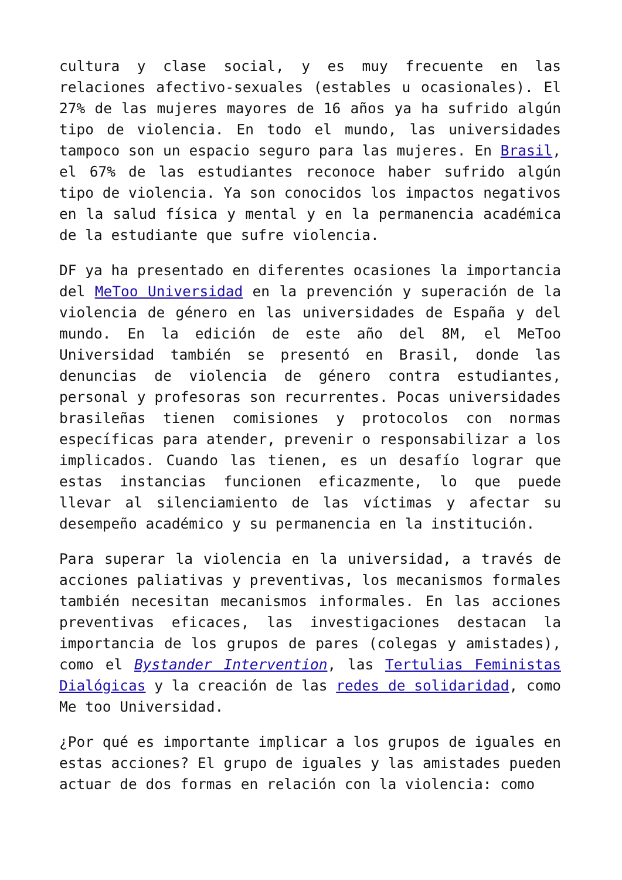cultura y clase social, y es muy frecuente en las relaciones afectivo-sexuales (estables u ocasionales). El 27% de las mujeres mayores de 16 años ya ha sufrido algún tipo de violencia. En todo el mundo, las universidades tampoco son un espacio seguro para las mujeres. En Brasil, el 67% de las estudiantes reconoce haber sufrido algún tipo de violencia. Ya son conocidos los impactos negativos en la salud física y mental y en la permanencia académica de la estudiante que sufre violencia.
DF ya ha presentado en diferentes ocasiones la importancia del MeToo Universidad en la prevención y superación de la violencia de género en las universidades de España y del mundo. En la edición de este año del 8M, el MeToo Universidad también se presentó en Brasil, donde las denuncias de violencia de género contra estudiantes, personal y profesoras son recurrentes. Pocas universidades brasileñas tienen comisiones y protocolos con normas específicas para atender, prevenir o responsabilizar a los implicados. Cuando las tienen, es un desafío lograr que estas instancias funcionen eficazmente, lo que puede llevar al silenciamiento de las víctimas y afectar su desempeño académico y su permanencia en la institución.
Para superar la violencia en la universidad, a través de acciones paliativas y preventivas, los mecanismos formales también necesitan mecanismos informales. En las acciones preventivas eficaces, las investigaciones destacan la importancia de los grupos de pares (colegas y amistades), como el Bystander Intervention, las Tertulias Feministas Dialógicas y la creación de las redes de solidaridad, como Me too Universidad.
¿Por qué es importante implicar a los grupos de iguales en estas acciones? El grupo de iguales y las amistades pueden actuar de dos formas en relación con la violencia: como